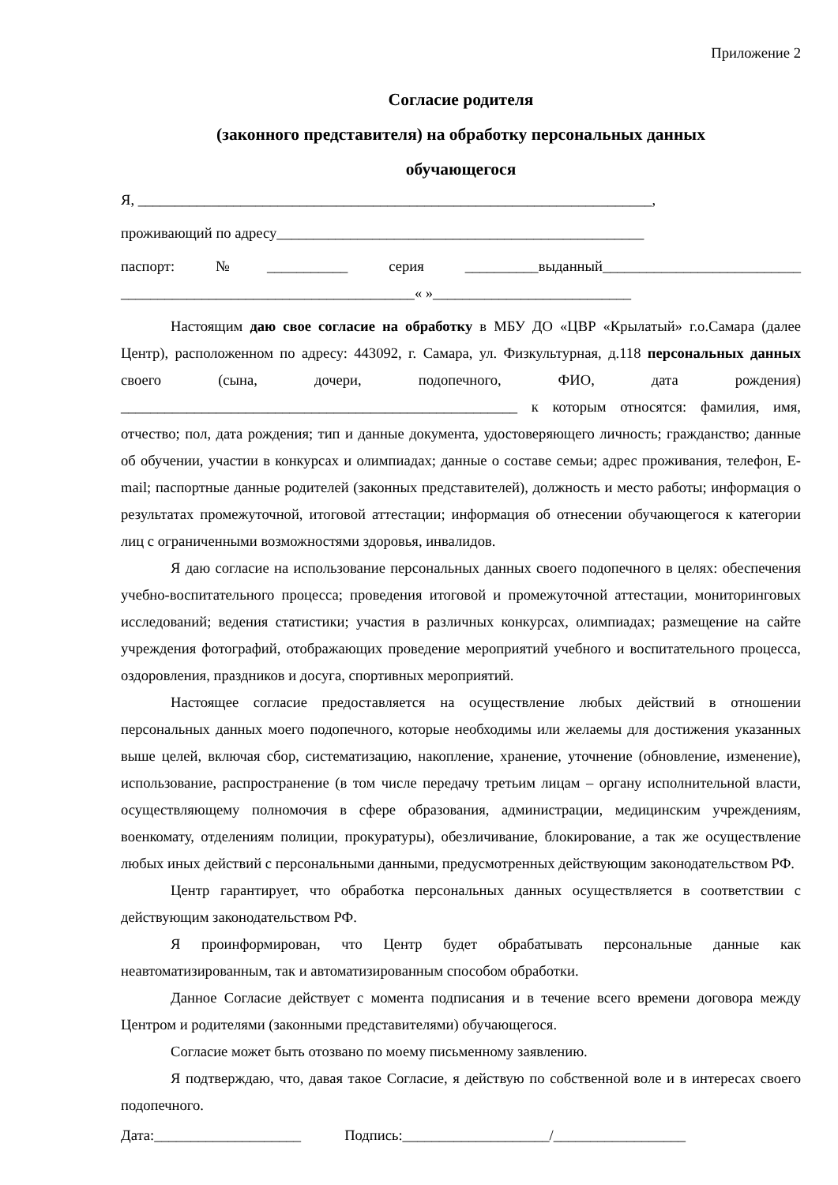Приложение 2
Согласие родителя
(законного представителя) на обработку персональных данных
обучающегося
Я, ______________________________________________________________________,
проживающий по адресу__________________________________________________
паспорт: №___________ серия __________выданный___________________________
________________________________________« »___________________________
Настоящим даю свое согласие на обработку в МБУ ДО «ЦВР «Крылатый» г.о.Самара (далее Центр), расположенном по адресу: 443092, г. Самара, ул. Физкультурная, д.118 персональных данных своего (сына, дочери, подопечного, ФИО, дата рождения) ______________________________________________________ к которым относятся: фамилия, имя, отчество; пол, дата рождения; тип и данные документа, удостоверяющего личность; гражданство; данные об обучении, участии в конкурсах и олимпиадах; данные о составе семьи; адрес проживания, телефон, E-mail; паспортные данные родителей (законных представителей), должность и место работы; информация о результатах промежуточной, итоговой аттестации; информация об отнесении обучающегося к категории лиц с ограниченными возможностями здоровья, инвалидов.
Я даю согласие на использование персональных данных своего подопечного в целях: обеспечения учебно-воспитательного процесса; проведения итоговой и промежуточной аттестации, мониторинговых исследований; ведения статистики; участия в различных конкурсах, олимпиадах; размещение на сайте учреждения фотографий, отображающих проведение мероприятий учебного и воспитательного процесса, оздоровления, праздников и досуга, спортивных мероприятий.
Настоящее согласие предоставляется на осуществление любых действий в отношении персональных данных моего подопечного, которые необходимы или желаемы для достижения указанных выше целей, включая сбор, систематизацию, накопление, хранение, уточнение (обновление, изменение), использование, распространение (в том числе передачу третьим лицам – органу исполнительной власти, осуществляющему полномочия в сфере образования, администрации, медицинским учреждениям, военкомату, отделениям полиции, прокуратуры), обезличивание, блокирование, а так же осуществление любых иных действий с персональными данными, предусмотренных действующим законодательством РФ.
Центр гарантирует, что обработка персональных данных осуществляется в соответствии с действующим законодательством РФ.
Я проинформирован, что Центр будет обрабатывать персональные данные как неавтоматизированным, так и автоматизированным способом обработки.
Данное Согласие действует с момента подписания и в течение всего времени договора между Центром и родителями (законными представителями) обучающегося.
Согласие может быть отозвано по моему письменному заявлению.
Я подтверждаю, что, давая такое Согласие, я действую по собственной воле и в интересах своего подопечного.
Дата:____________________ Подпись:____________________/__________________